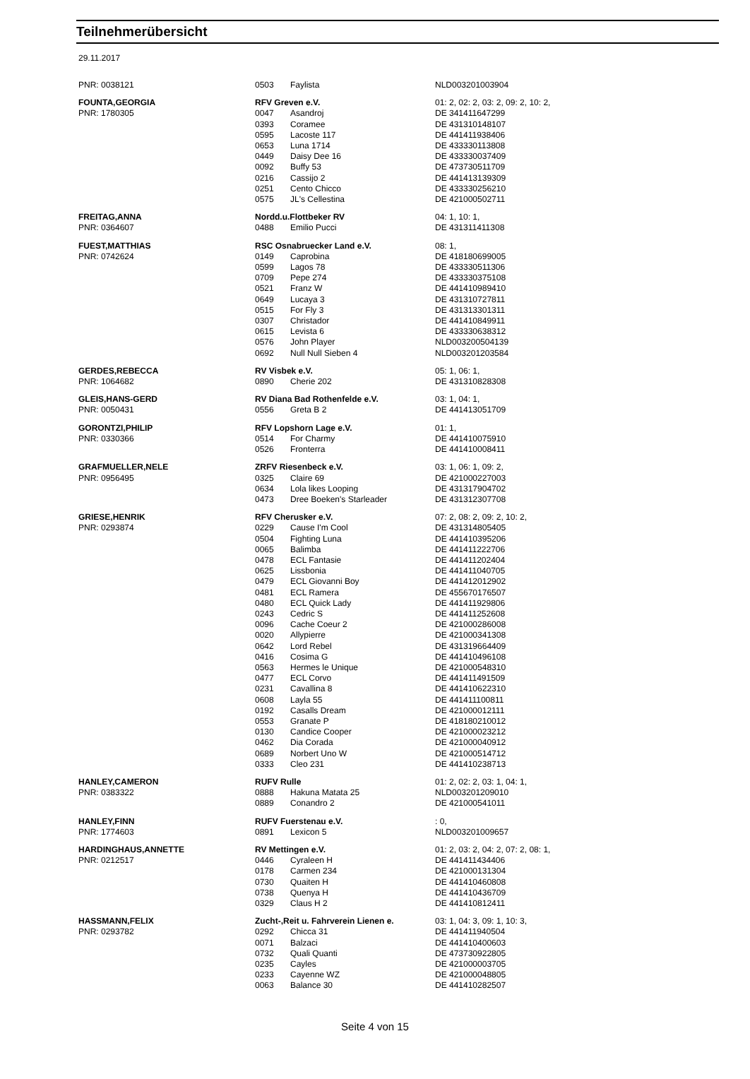Teilnehmerübersicht
29.11.2017
| PNR: 0038121 | 0503 | Faylista | NLD003201003904 |
| FOUNTA,GEORGIA | RFV Greven e.V. | | 01: 2, 02: 2, 03: 2, 09: 2, 10: 2, |
| PNR: 1780305 | 0047 | Asandroj | DE 341411647299 |
| | 0393 | Coramee | DE 431310148107 |
| | 0595 | Lacoste 117 | DE 441411938406 |
| | 0653 | Luna 1714 | DE 433330113808 |
| | 0449 | Daisy Dee 16 | DE 433330037409 |
| | 0092 | Buffy 53 | DE 473730511709 |
| | 0216 | Cassijo 2 | DE 441413139309 |
| | 0251 | Cento Chicco | DE 433330256210 |
| | 0575 | JL's Cellestina | DE 421000502711 |
| FREITAG,ANNA | Nordd.u.Flottbeker RV | | 04: 1, 10: 1, |
| PNR: 0364607 | 0488 | Emilio Pucci | DE 431311411308 |
| FUEST,MATTHIAS | RSC Osnabruecker Land e.V. | | 08: 1, |
| PNR: 0742624 | 0149 | Caprobina | DE 418180699005 |
| | 0599 | Lagos 78 | DE 433330511306 |
| | 0709 | Pepe 274 | DE 433330375108 |
| | 0521 | Franz W | DE 441410989410 |
| | 0649 | Lucaya 3 | DE 431310727811 |
| | 0515 | For Fly 3 | DE 431313301311 |
| | 0307 | Christador | DE 441410849911 |
| | 0615 | Levista 6 | DE 433330638312 |
| | 0576 | John Player | NLD003200504139 |
| | 0692 | Null Null Sieben 4 | NLD003201203584 |
| GERDES,REBECCA | RV Visbek e.V. | | 05: 1, 06: 1, |
| PNR: 1064682 | 0890 | Cherie 202 | DE 431310828308 |
| GLEIS,HANS-GERD | RV Diana Bad Rothenfelde e.V. | | 03: 1, 04: 1, |
| PNR: 0050431 | 0556 | Greta B 2 | DE 441413051709 |
| GORONTZI,PHILIP | RFV Lopshorn Lage e.V. | | 01: 1, |
| PNR: 0330366 | 0514 | For Charmy | DE 441410075910 |
| | 0526 | Fronterra | DE 441410008411 |
| GRAFMUELLER,NELE | ZRFV Riesenbeck e.V. | | 03: 1, 06: 1, 09: 2, |
| PNR: 0956495 | 0325 | Claire 69 | DE 421000227003 |
| | 0634 | Lola likes Looping | DE 431317904702 |
| | 0473 | Dree Boeken's Starleader | DE 431312307708 |
| GRIESE,HENRIK | RFV Cherusker e.V. | | 07: 2, 08: 2, 09: 2, 10: 2, |
| PNR: 0293874 | 0229 | Cause I'm Cool | DE 431314805405 |
| | 0504 | Fighting Luna | DE 441410395206 |
| | 0065 | Balimba | DE 441411222706 |
| | 0478 | ECL Fantasie | DE 441411202404 |
| | 0625 | Lissbonia | DE 441411040705 |
| | 0479 | ECL Giovanni Boy | DE 441412012902 |
| | 0481 | ECL Ramera | DE 455670176507 |
| | 0480 | ECL Quick Lady | DE 441411929806 |
| | 0243 | Cedric S | DE 441411252608 |
| | 0096 | Cache Coeur 2 | DE 421000286008 |
| | 0020 | Allypierre | DE 421000341308 |
| | 0642 | Lord Rebel | DE 431319664409 |
| | 0416 | Cosima G | DE 441410496108 |
| | 0563 | Hermes le Unique | DE 421000548310 |
| | 0477 | ECL Corvo | DE 441411491509 |
| | 0231 | Cavallina 8 | DE 441410622310 |
| | 0608 | Layla 55 | DE 441411100811 |
| | 0192 | Casalls Dream | DE 421000012111 |
| | 0553 | Granate P | DE 418180210012 |
| | 0130 | Candice Cooper | DE 421000023212 |
| | 0462 | Dia Corada | DE 421000040912 |
| | 0689 | Norbert Uno W | DE 421000514712 |
| | 0333 | Cleo 231 | DE 441410238713 |
| HANLEY,CAMERON | RUFV Rulle | | 01: 2, 02: 2, 03: 1, 04: 1, |
| PNR: 0383322 | 0888 | Hakuna Matata 25 | NLD003201209010 |
| | 0889 | Conandro 2 | DE 421000541011 |
| HANLEY,FINN | RUFV Fuerstenau e.V. | | : 0, |
| PNR: 1774603 | 0891 | Lexicon 5 | NLD003201009657 |
| HARDINGHAUS,ANNETTE | RV Mettingen e.V. | | 01: 2, 03: 2, 04: 2, 07: 2, 08: 1, |
| PNR: 0212517 | 0446 | Cyraleen H | DE 441411434406 |
| | 0178 | Carmen 234 | DE 421000131304 |
| | 0730 | Quaiten H | DE 441410460808 |
| | 0738 | Quenya H | DE 441410436709 |
| | 0329 | Claus H 2 | DE 441410812411 |
| HASSMANN,FELIX | Zucht-,Reit u. Fahrverein Lienen e. | | 03: 1, 04: 3, 09: 1, 10: 3, |
| PNR: 0293782 | 0292 | Chicca 31 | DE 441411940504 |
| | 0071 | Balzaci | DE 441410400603 |
| | 0732 | Quali Quanti | DE 473730922805 |
| | 0235 | Cayles | DE 421000003705 |
| | 0233 | Cayenne WZ | DE 421000048805 |
| | 0063 | Balance 30 | DE 441410282507 |
Seite 4 von 15